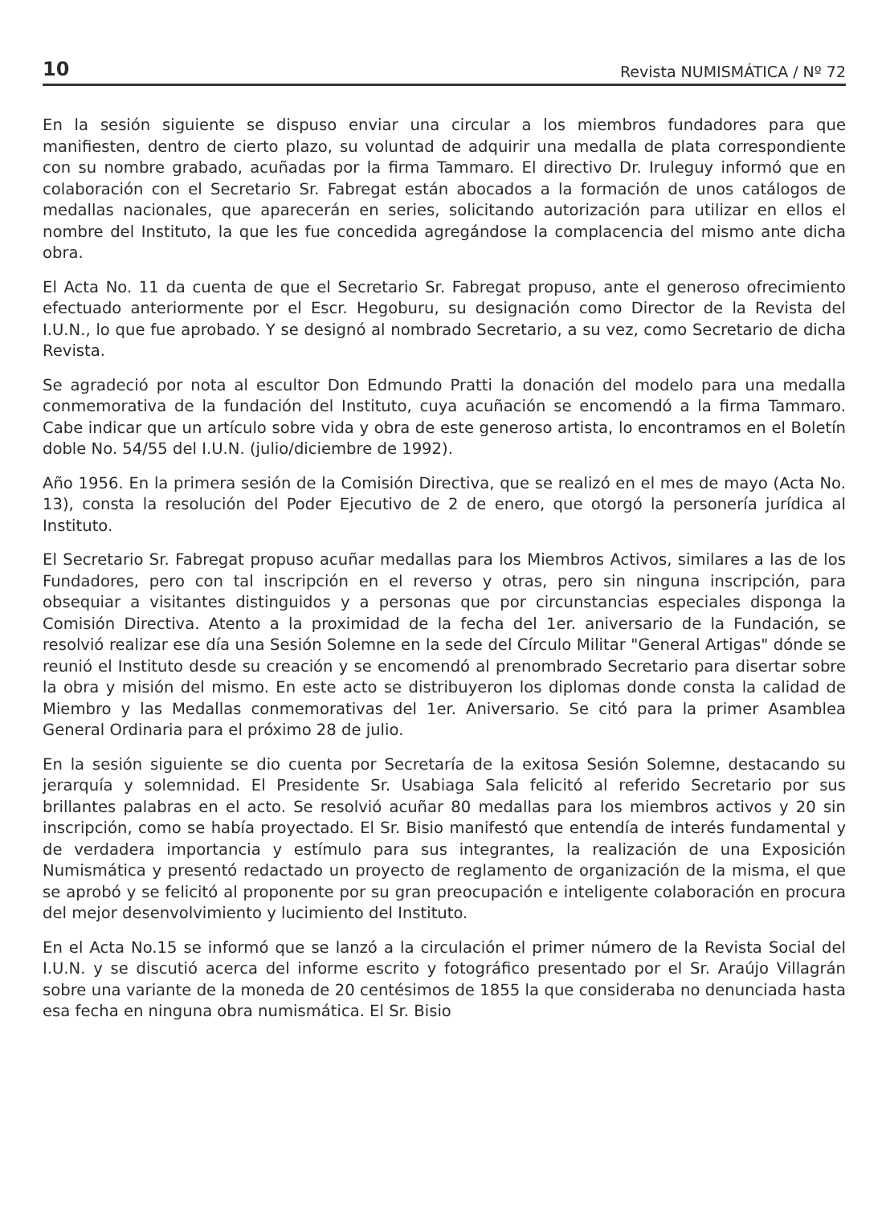10 Revista NUMISMÁTICA / Nº 72
En la sesión siguiente se dispuso enviar una circular a los miembros fundadores para que manifiesten, dentro de cierto plazo, su voluntad de adquirir una medalla de plata correspondiente con su nombre grabado, acuñadas por la firma Tammaro. El directivo Dr. Iruleguy informó que en colaboración con el Secretario Sr. Fabregat están abocados a la formación de unos catálogos de medallas nacionales, que aparecerán en series, solicitando autorización para utilizar en ellos el nombre del Instituto, la que les fue concedida agregándose la complacencia del mismo ante dicha obra.
El Acta No. 11 da cuenta de que el Secretario Sr. Fabregat propuso, ante el generoso ofrecimiento efectuado anteriormente por el Escr. Hegoburu, su designación como Director de la Revista del I.U.N., lo que fue aprobado. Y se designó al nombrado Secretario, a su vez, como Secretario de dicha Revista.
Se agradeció por nota al escultor Don Edmundo Pratti la donación del modelo para una medalla conmemorativa de la fundación del Instituto, cuya acuñación se encomendó a la firma Tammaro. Cabe indicar que un artículo sobre vida y obra de este generoso artista, lo encontramos en el Boletín doble No. 54/55 del I.U.N. (julio/diciembre de 1992).
Año 1956. En la primera sesión de la Comisión Directiva, que se realizó en el mes de mayo (Acta No. 13), consta la resolución del Poder Ejecutivo de 2 de enero, que otorgó la personería jurídica al Instituto.
El Secretario Sr. Fabregat propuso acuñar medallas para los Miembros Activos, similares a las de los Fundadores, pero con tal inscripción en el reverso y otras, pero sin ninguna inscripción, para obsequiar a visitantes distinguidos y a personas que por circunstancias especiales disponga la Comisión Directiva. Atento a la proximidad de la fecha del 1er. aniversario de la Fundación, se resolvió realizar ese día una Sesión Solemne en la sede del Círculo Militar "General Artigas" dónde se reunió el Instituto desde su creación y se encomendó al prenombrado Secretario para disertar sobre la obra y misión del mismo. En este acto se distribuyeron los diplomas donde consta la calidad de Miembro y las Medallas conmemorativas del 1er. Aniversario. Se citó para la primer Asamblea General Ordinaria para el próximo 28 de julio.
En la sesión siguiente se dio cuenta por Secretaría de la exitosa Sesión Solemne, destacando su jerarquía y solemnidad. El Presidente Sr. Usabiaga Sala felicitó al referido Secretario por sus brillantes palabras en el acto. Se resolvió acuñar 80 medallas para los miembros activos y 20 sin inscripción, como se había proyectado. El Sr. Bisio manifestó que entendía de interés fundamental y de verdadera importancia y estímulo para sus integrantes, la realización de una Exposición Numismática y presentó redactado un proyecto de reglamento de organización de la misma, el que se aprobó y se felicitó al proponente por su gran preocupación e inteligente colaboración en procura del mejor desenvolvimiento y lucimiento del Instituto.
En el Acta No.15 se informó que se lanzó a la circulación el primer número de la Revista Social del I.U.N. y se discutió acerca del informe escrito y fotográfico presentado por el Sr. Araújo Villagrán sobre una variante de la moneda de 20 centésimos de 1855 la que consideraba no denunciada hasta esa fecha en ninguna obra numismática. El Sr. Bisio